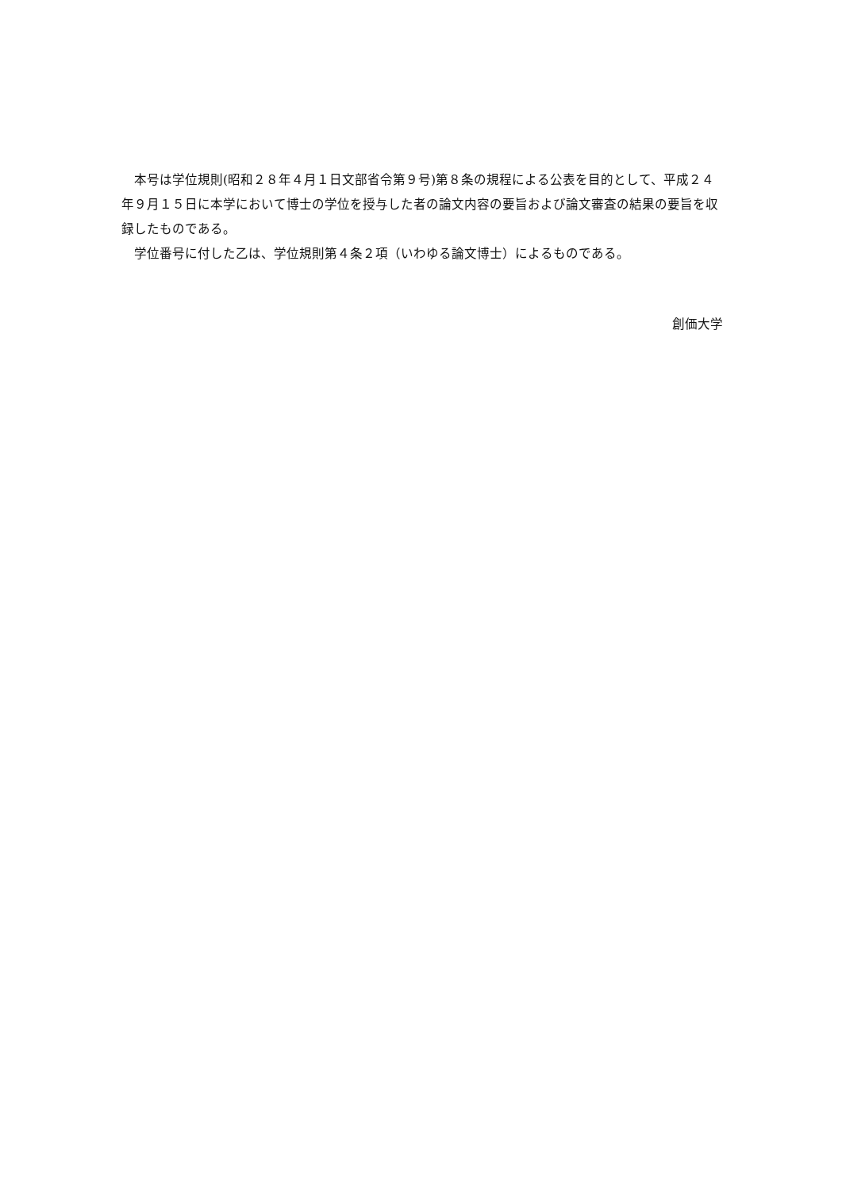本号は学位規則(昭和２８年４月１日文部省令第９号)第８条の規程による公表を目的として、平成２４年９月１５日に本学において博士の学位を授与した者の論文内容の要旨および論文審査の結果の要旨を収録したものである。
　学位番号に付した乙は、学位規則第４条２項（いわゆる論文博士）によるものである。
創価大学